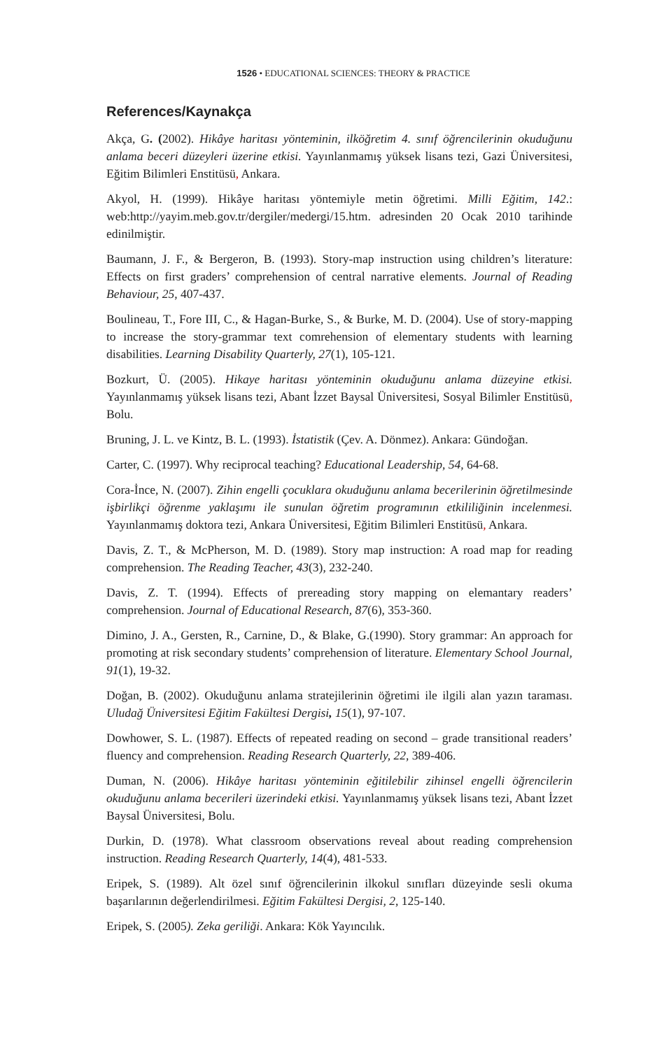1526 • EDUCATIONAL SCIENCES: THEORY & PRACTICE
References/Kaynakça
Akça, G. (2002). Hikâye haritası yönteminin, ilköğretim 4. sınıf öğrencilerinin okuduğunu anlama beceri düzeyleri üzerine etkisi. Yayınlanmamış yüksek lisans tezi, Gazi Üniversitesi, Eğitim Bilimleri Enstitüsü, Ankara.
Akyol, H. (1999). Hikâye haritası yöntemiyle metin öğretimi. Milli Eğitim, 142.: web:http://yayim.meb.gov.tr/dergiler/medergi/15.htm. adresinden 20 Ocak 2010 tarihinde edinilmiştir.
Baumann, J. F., & Bergeron, B. (1993). Story-map instruction using children’s literature: Effects on first graders’ comprehension of central narrative elements. Journal of Reading Behaviour, 25, 407-437.
Boulineau, T., Fore III, C., & Hagan-Burke, S., & Burke, M. D. (2004). Use of story-mapping to increase the story-grammar text comrehension of elementary students with learning disabilities. Learning Disability Quarterly, 27(1), 105-121.
Bozkurt, Ü. (2005). Hikaye haritası yönteminin okuduğunu anlama düzeyine etkisi. Yayınlanmamış yüksek lisans tezi, Abant İzzet Baysal Üniversitesi, Sosyal Bilimler Enstitüsü, Bolu.
Bruning, J. L. ve Kintz, B. L. (1993). İstatistik (Çev. A. Dönmez). Ankara: Gündoğan.
Carter, C. (1997). Why reciprocal teaching? Educational Leadership, 54, 64-68.
Cora-İnce, N. (2007). Zihin engelli çocuklara okuduğunu anlama becerilerinin öğretilmesinde işbirlikçi öğrenme yaklaşımı ile sunulan öğretim programının etkililiğinin incelenmesi. Yayınlanmamış doktora tezi, Ankara Üniversitesi, Eğitim Bilimleri Enstitüsü, Ankara.
Davis, Z. T., & McPherson, M. D. (1989). Story map instruction: A road map for reading comprehension. The Reading Teacher, 43(3), 232-240.
Davis, Z. T. (1994). Effects of prereading story mapping on elemantary readers’ comprehension. Journal of Educational Research, 87(6), 353-360.
Dimino, J. A., Gersten, R., Carnine, D., & Blake, G.(1990). Story grammar: An approach for promoting at risk secondary students’ comprehension of literature. Elementary School Journal, 91(1), 19-32.
Doğan, B. (2002). Okuduğunu anlama stratejilerinin öğretimi ile ilgili alan yazın taraması. Uludağ Üniversitesi Eğitim Fakültesi Dergisi, 15(1), 97-107.
Dowhower, S. L. (1987). Effects of repeated reading on second – grade transitional readers’ fluency and comprehension. Reading Research Quarterly, 22, 389-406.
Duman, N. (2006). Hikâye haritası yönteminin eğitilebilir zihinsel engelli öğrencilerin okuduğunu anlama becerileri üzerindeki etkisi. Yayınlanmamış yüksek lisans tezi, Abant İzzet Baysal Üniversitesi, Bolu.
Durkin, D. (1978). What classroom observations reveal about reading comprehension instruction. Reading Research Quarterly, 14(4), 481-533.
Eripek, S. (1989). Alt özel sınıf öğrencilerinin ilkokul sınıfları düzeyinde sesli okuma başarılarının değerlendirilmesi. Eğitim Fakültesi Dergisi, 2, 125-140.
Eripek, S. (2005). Zeka geriliği. Ankara: Kök Yayıncılık.